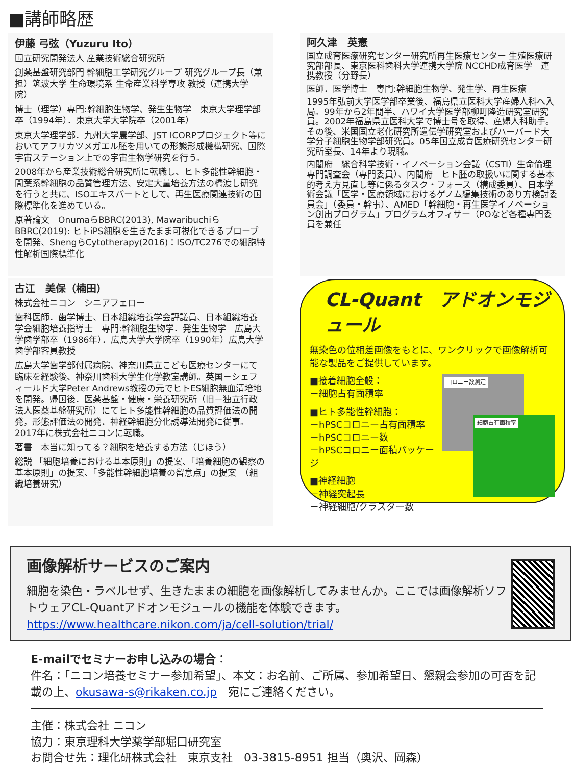■講師略歴
伊藤 弓弦（Yuzuru Ito）
国立研究開発法人 産業技術総合研究所
創薬基盤研究部門 幹細胞工学研究グループ 研究グループ長（兼担）筑波大学 生命環境系 生命産業科学専攻 教授（連携大学院）
博士（理学）専門:幹細胞生物学、発生生物学　東京大学理学部卒（1994年）．東京大学大学院卒（2001年）
東京大学理学部．九州大学農学部、JST ICORPプロジェクト等においてアフリカツメガエル胚を用いての形態形成機構研究、国際宇宙ステーション上での宇宙生物学研究を行う。
2008年から産業技術総合研究所に転職し、ヒト多能性幹細胞・間葉系幹細胞の品質管理方法、安定大量培養方法の橋渡し研究を行うと共に、ISOエキスパートとして、再生医療関連技術の国際標準化を進めている。
原著論文　OnumaらBBRC(2013), MawaribuchiらBBRC(2019): ヒトiPS細胞を生きたまま可視化できるプローブを開発、ShengらCytotherapy(2016)：ISO/TC276での細胞特性解析国際標準化
阿久津　英憲
国立成育医療研究センター研究所再生医療センター 生殖医療研究部部長、東京医科歯科大学連携大学院 NCCHD成育医学　連携教授（分野長）
医師．医学博士　専門:幹細胞生物学、発生学、再生医療
1995年弘前大学医学部卒業後、福島県立医科大学産婦人科へ入局。99年から2年間半、ハワイ大学医学部柳町隆造研究室研究員。2002年福島県立医科大学で博士号を取得、産婦人科助手。その後、米国国立老化研究所遺伝学研究室およびハーバード大学分子細胞生物学部研究員。05年国立成育医療研究センター研究所室長、14年より現職。
内閣府　総合科学技術・イノベーション会議（CSTI）生命倫理専門調査会（専門委員）、内閣府　ヒト胚の取扱いに関する基本的考え方見直し等に係るタスク・フォース（構成委員）、日本学術会議「医学・医療領域におけるゲノム編集技術のあり方検討委員会」（委員・幹事）、AMED「幹細胞・再生医学イノベーション創出プログラム」プログラムオフィサー（POなど各種専門委員を兼任
古江　美保（楠田）
株式会社ニコン　シニアフェロー
歯科医師．歯学博士、日本組織培養学会評議員、日本組織培養学会細胞培養指導士　専門:幹細胞生物学．発生生物学　広島大学歯学部卒（1986年）．広島大学大学院卒（1990年）広島大学歯学部客員教授
広島大学歯学部付属病院、神奈川県立こども医療センターにて臨床を経験後、神奈川歯科大学生化学教室講師。英国－シェフィールド大学Peter Andrews教授の元でヒトES細胞無血清培地を開発。帰国後．医薬基盤・健康・栄養研究所（旧－独立行政法人医薬基盤研究所）にてヒト多能性幹細胞の品質評価法の開発，形態評価法の開発．神経幹細胞分化誘導法開発に従事。2017年に株式会社ニコンに転職。
著書　本当に知ってる？細胞を培養する方法（じほう）
総説 「細胞培養における基本原則」の提案、「培養細胞の観察の基本原則」の提案、「多能性幹細胞培養の留意点」の提案　（組織培養研究）
CL-Quant　アドオンモジュール
無染色の位相差画像をもとに、ワンクリックで画像解析可能な製品をご提供しています。
コロニー数測定
細胞占有面積率
■接着細胞全般：
－細胞占有面積率
■ヒト多能性幹細胞：
－hPSCコロニー占有面積率
－hPSCコロニー数
－hPSCコロニー面積パッケージ
■神経細胞
－神経突起長
－神経細胞/クラスター数
画像解析サービスのご案内
細胞を染色・ラベルせず、生きたままの細胞を画像解析してみませんか。ここでは画像解析ソフトウェアCL-Quantアドオンモジュールの機能を体験できます。
https://www.healthcare.nikon.com/ja/cell-solution/trial/
E-mailでセミナーお申し込みの場合：
件名：「ニコン培養セミナー参加希望」、本文：お名前、ご所属、参加希望日、懇親会参加の可否を記載の上、okusawa-s@rikaken.co.jp　宛にご連絡ください。
主催：株式会社 ニコン
協力：東京理科大学薬学部堀口研究室
お問合せ先：理化研株式会社　東京支社　03-3815-8951 担当（奥沢、岡森）